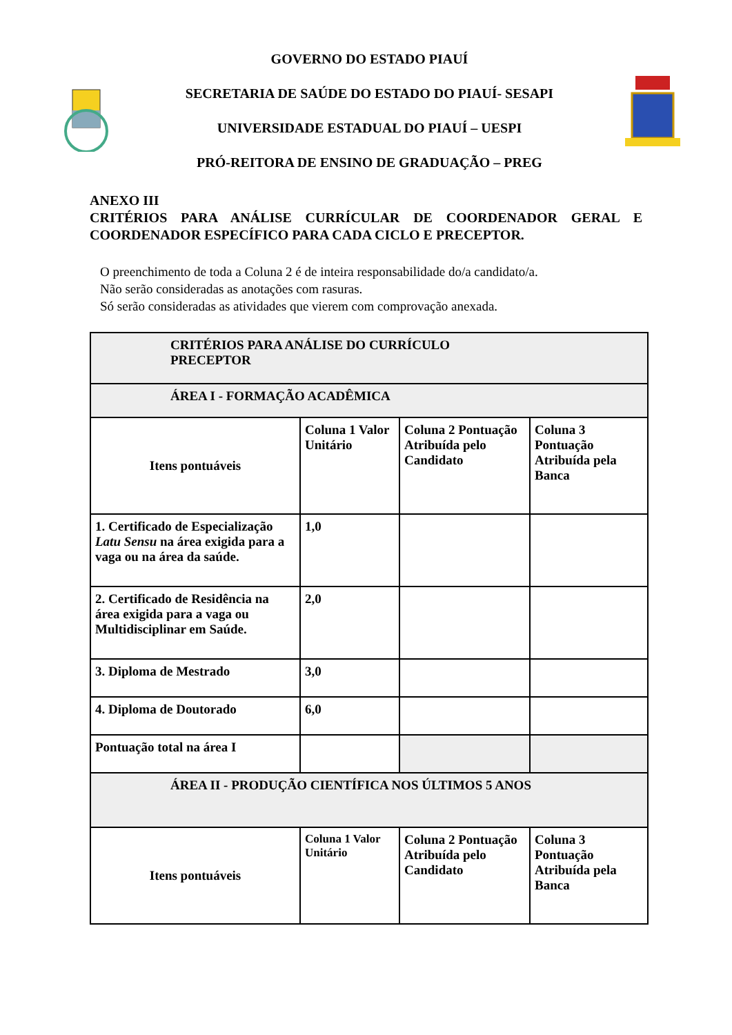GOVERNO DO ESTADO PIAUÍ
SECRETARIA DE SAÚDE DO ESTADO DO PIAUÍ- SESAPI
UNIVERSIDADE ESTADUAL DO PIAUÍ – UESPI
PRÓ-REITORA DE ENSINO DE GRADUAÇÃO – PREG
ANEXO III
CRITÉRIOS PARA ANÁLISE CURRÍCULAR DE COORDENADOR GERAL E COORDENADOR ESPECÍFICO PARA CADA CICLO E PRECEPTOR.
O preenchimento de toda a Coluna 2 é de inteira responsabilidade do/a candidato/a.
Não serão consideradas as anotações com rasuras.
Só serão consideradas as atividades que vierem com comprovação anexada.
| CRITÉRIOS PARA ANÁLISE DO CURRÍCULO PRECEPTOR | | | |
| --- | --- | --- | --- |
| ÁREA I - FORMAÇÃO ACADÊMICA | | | |
| Itens pontuáveis | Coluna 1 Valor Unitário | Coluna 2 Pontuação Atribuída pelo Candidato | Coluna 3 Pontuação Atribuída pela Banca |
| 1. Certificado de Especialização Latu Sensu na área exigida para a vaga ou na área da saúde. | 1,0 | | |
| 2. Certificado de Residência na área exigida para a vaga ou Multidisciplinar em Saúde. | 2,0 | | |
| 3. Diploma de Mestrado | 3,0 | | |
| 4. Diploma de Doutorado | 6,0 | | |
| Pontuação total na área I | | | |
| ÁREA II - PRODUÇÃO CIENTÍFICA NOS ÚLTIMOS 5 ANOS | | | |
| Itens pontuáveis | Coluna 1 Valor Unitário | Coluna 2 Pontuação Atribuída pelo Candidato | Coluna 3 Pontuação Atribuída pela Banca |